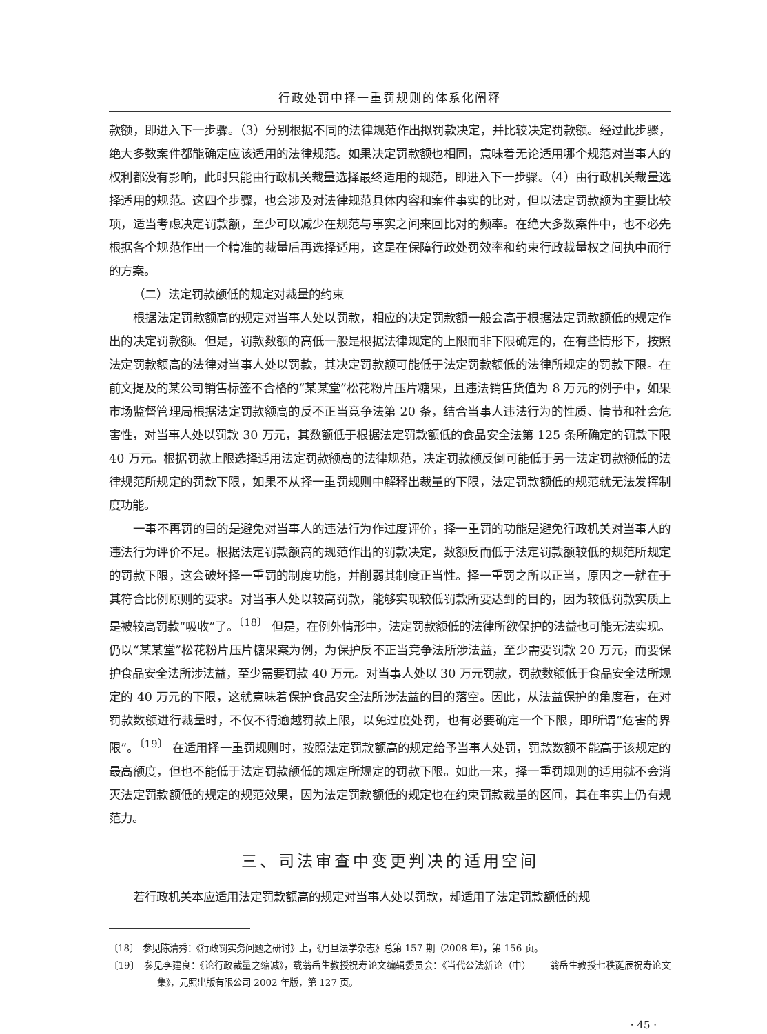行政处罚中择一重罚规则的体系化阐释
款额，即进入下一步骤。（3）分别根据不同的法律规范作出拟罚款决定，并比较决定罚款额。经过此步骤，绝大多数案件都能确定应该适用的法律规范。如果决定罚款额也相同，意味着无论适用哪个规范对当事人的权利都没有影响，此时只能由行政机关裁量选择最终适用的规范，即进入下一步骤。（4）由行政机关裁量选择适用的规范。这四个步骤，也会涉及对法律规范具体内容和案件事实的比对，但以法定罚款额为主要比较项，适当考虑决定罚款额，至少可以减少在规范与事实之间来回比对的频率。在绝大多数案件中，也不必先根据各个规范作出一个精准的裁量后再选择适用，这是在保障行政处罚效率和约束行政裁量权之间执中而行的方案。
（二）法定罚款额低的规定对裁量的约束
根据法定罚款额高的规定对当事人处以罚款，相应的决定罚款额一般会高于根据法定罚款额低的规定作出的决定罚款额。但是，罚款数额的高低一般是根据法律规定的上限而非下限确定的，在有些情形下，按照法定罚款额高的法律对当事人处以罚款，其决定罚款额可能低于法定罚款额低的法律所规定的罚款下限。在前文提及的某公司销售标签不合格的“某某堂”松花粉片压片糖果，且违法销售货值为 8 万元的例子中，如果市场监督管理局根据法定罚款额高的反不正当竞争法第 20 条，结合当事人违法行为的性质、情节和社会危害性，对当事人处以罚款 30 万元，其数额低于根据法定罚款额低的食品安全法第 125 条所确定的罚款下限 40 万元。根据罚款上限选择适用法定罚款额高的法律规范，决定罚款额反倒可能低于另一法定罚款额低的法律规范所规定的罚款下限，如果不从择一重罚规则中解释出裁量的下限，法定罚款额低的规范就无法发挥制度功能。
一事不再罚的目的是避免对当事人的违法行为作过度评价，择一重罚的功能是避免行政机关对当事人的违法行为评价不足。根据法定罚款额高的规范作出的罚款决定，数额反而低于法定罚款额较低的规范所规定的罚款下限，这会破坏择一重罚的制度功能，并削弱其制度正当性。择一重罚之所以正当，原因之一就在于其符合比例原则的要求。对当事人处以较高罚款，能够实现较低罚款所要达到的目的，因为较低罚款实质上是被较高罚款“吸收”了。<sup>〔18〕</sup> 但是，在例外情形中，法定罚款额低的法律所欲保护的法益也可能无法实现。仍以“某某堂”松花粉片压片糖果案为例，为保护反不正当竞争法所涉法益，至少需要罚款 20 万元，而要保护食品安全法所涉法益，至少需要罚款 40 万元。对当事人处以 30 万元罚款，罚款数额低于食品安全法所规定的 40 万元的下限，这就意味着保护食品安全法所涉法益的目的落空。因此，从法益保护的角度看，在对罚款数额进行裁量时，不仅不得逾越罚款上限，以免过度处罚，也有必要确定一个下限，即所谓“危害的界限”。<sup>〔19〕</sup> 在适用择一重罚规则时，按照法定罚款额高的规定给予当事人处罚，罚款数额不能高于该规定的最高额度，但也不能低于法定罚款额低的规定所规定的罚款下限。如此一来，择一重罚规则的适用就不会消灭法定罚款额低的规定的规范效果，因为法定罚款额低的规定也在约束罚款裁量的区间，其在事实上仍有规范力。
三、司法审查中变更判决的适用空间
若行政机关本应适用法定罚款额高的规定对当事人处以罚款，却适用了法定罚款额低的规
〔18〕　参见陈清秀：《行政罚实务问题之研讨》上，《月旦法学杂志》总第 157 期（2008 年），第 156 页。
〔19〕　参见李建良：《论行政裁量之缩减》，载翁岳生教授祝寿论文编辑委员会：《当代公法新论（中）——翁岳生教授七秩诞辰祝寿论文集》，元照出版有限公司 2002 年版，第 127 页。
· 45 ·